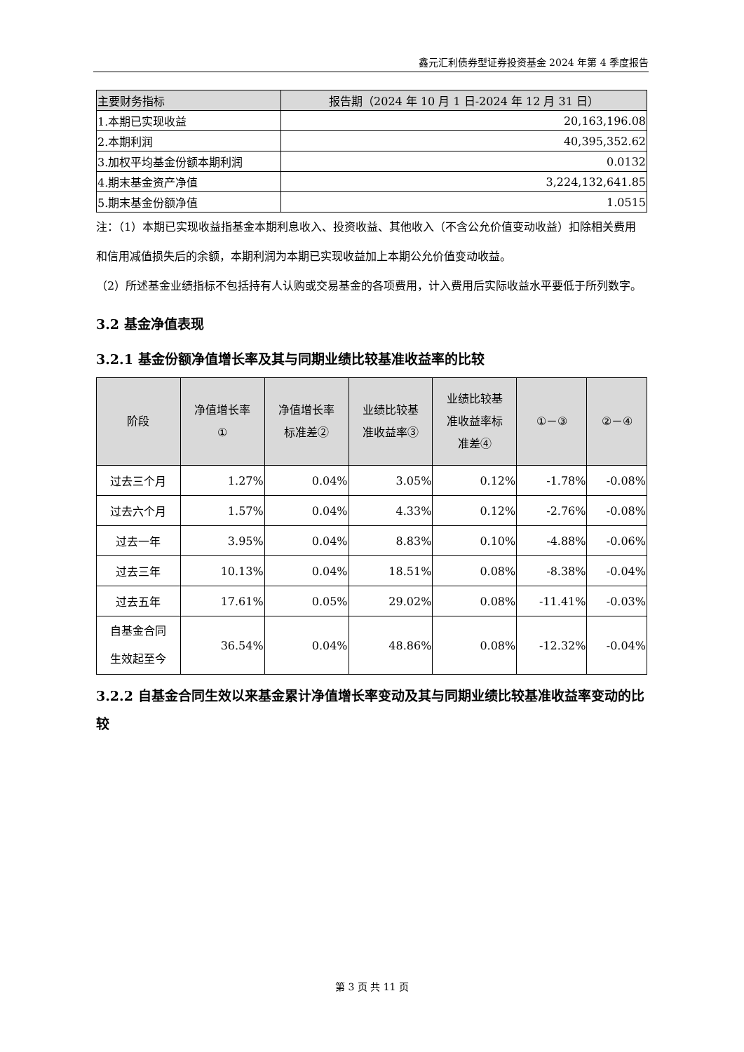鑫元汇利债券型证券投资基金 2024 年第 4 季度报告
| 主要财务指标 | 报告期（2024 年 10 月 1 日-2024 年 12 月 31 日） |
| --- | --- |
| 1.本期已实现收益 | 20,163,196.08 |
| 2.本期利润 | 40,395,352.62 |
| 3.加权平均基金份额本期利润 | 0.0132 |
| 4.期末基金资产净值 | 3,224,132,641.85 |
| 5.期末基金份额净值 | 1.0515 |
注：（1）本期已实现收益指基金本期利息收入、投资收益、其他收入（不含公允价值变动收益）扣除相关费用和信用减值损失后的余额，本期利润为本期已实现收益加上本期公允价值变动收益。
（2）所述基金业绩指标不包括持有人认购或交易基金的各项费用，计入费用后实际收益水平要低于所列数字。
3.2 基金净值表现
3.2.1 基金份额净值增长率及其与同期业绩比较基准收益率的比较
| 阶段 | 净值增长率 ① | 净值增长率 标准差② | 业绩比较基 准收益率③ | 业绩比较基 准收益率标 准差④ | ①－③ | ②－④ |
| --- | --- | --- | --- | --- | --- | --- |
| 过去三个月 | 1.27% | 0.04% | 3.05% | 0.12% | -1.78% | -0.08% |
| 过去六个月 | 1.57% | 0.04% | 4.33% | 0.12% | -2.76% | -0.08% |
| 过去一年 | 3.95% | 0.04% | 8.83% | 0.10% | -4.88% | -0.06% |
| 过去三年 | 10.13% | 0.04% | 18.51% | 0.08% | -8.38% | -0.04% |
| 过去五年 | 17.61% | 0.05% | 29.02% | 0.08% | -11.41% | -0.03% |
| 自基金合同 生效起至今 | 36.54% | 0.04% | 48.86% | 0.08% | -12.32% | -0.04% |
3.2.2 自基金合同生效以来基金累计净值增长率变动及其与同期业绩比较基准收益率变动的比较
第 3 页 共 11 页